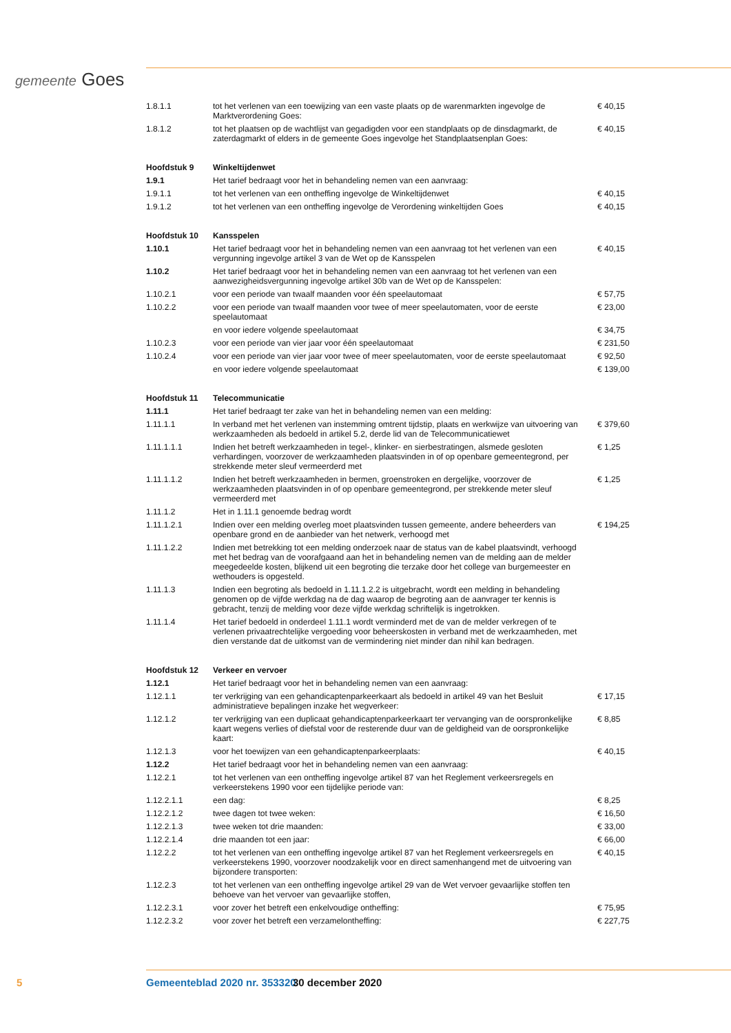gemeente Goes
| 1.8.1.1 | tot het verlenen van een toewijzing van een vaste plaats op de warenmarkten ingevolge de Marktverordening Goes: | € 40,15 |
| 1.8.1.2 | tot het plaatsen op de wachtlijst van gegadigden voor een standplaats op de dinsdagmarkt, de zaterdagmarkt of elders in de gemeente Goes ingevolge het Standplaatsenplan Goes: | € 40,15 |
| Hoofdstuk 9 | Winkeltijdenwet | |
| 1.9.1 | Het tarief bedraagt voor het in behandeling nemen van een aanvraag: | |
| 1.9.1.1 | tot het verlenen van een ontheffing ingevolge de Winkeltijdenwet | € 40,15 |
| 1.9.1.2 | tot het verlenen van een ontheffing ingevolge de Verordening winkeltijden Goes | € 40,15 |
| Hoofdstuk 10 | Kansspelen | |
| 1.10.1 | Het tarief bedraagt voor het in behandeling nemen van een aanvraag tot het verlenen van een vergunning ingevolge artikel 3 van de Wet op de Kansspelen | € 40,15 |
| 1.10.2 | Het tarief bedraagt voor het in behandeling nemen van een aanvraag tot het verlenen van een aanwezigheidsvergunning ingevolge artikel 30b van de Wet op de Kansspelen: | |
| 1.10.2.1 | voor een periode van twaalf maanden voor één speelautomaat | € 57,75 |
| 1.10.2.2 | voor een periode van twaalf maanden voor twee of meer speelautomaten, voor de eerste speelautomaat | € 23,00 |
| | en voor iedere volgende speelautomaat | € 34,75 |
| 1.10.2.3 | voor een periode van vier jaar voor één speelautomaat | € 231,50 |
| 1.10.2.4 | voor een periode van vier jaar voor twee of meer speelautomaten, voor de eerste speelautomaat | € 92,50 |
| | en voor iedere volgende speelautomaat | € 139,00 |
| Hoofdstuk 11 | Telecommunicatie | |
| 1.11.1 | Het tarief bedraagt ter zake van het in behandeling nemen van een melding: | |
| 1.11.1.1 | In verband met het verlenen van instemming omtrent tijdstip, plaats en werkwijze van uitvoering van werkzaamheden als bedoeld in artikel 5.2, derde lid van de Telecommunicatiewet | € 379,60 |
| 1.11.1.1.1 | Indien het betreft werkzaamheden in tegel-, klinker- en sierbestratingen, alsmede gesloten verhardingen, voorzover de werkzaamheden plaatsvinden in of op openbare gemeentegrond, per strekkende meter sleuf vermeerderd met | € 1,25 |
| 1.11.1.1.2 | Indien het betreft werkzaamheden in bermen, groenstroken en dergelijke, voorzover de werkzaamheden plaatsvinden in of op openbare gemeentegrond, per strekkende meter sleuf vermeerderd met | € 1,25 |
| 1.11.1.2 | Het in 1.11.1 genoemde bedrag wordt | |
| 1.11.1.2.1 | Indien over een melding overleg moet plaatsvinden tussen gemeente, andere beheerders van openbare grond en de aanbieder van het netwerk, verhoogd met | € 194,25 |
| 1.11.1.2.2 | Indien met betrekking tot een melding onderzoek naar de status van de kabel plaatsvindt, verhoogd met het bedrag van de voorafgaand aan het in behandeling nemen van de melding aan de melder meegedeelde kosten, blijkend uit een begroting die terzake door het college van burgemeester en wethouders is opgesteld. | |
| 1.11.1.3 | Indien een begroting als bedoeld in 1.11.1.2.2 is uitgebracht, wordt een melding in behandeling genomen op de vijfde werkdag na de dag waarop de begroting aan de aanvrager ter kennis is gebracht, tenzij de melding voor deze vijfde werkdag schriftelijk is ingetrokken. | |
| 1.11.1.4 | Het tarief bedoeld in onderdeel 1.11.1 wordt verminderd met de van de melder verkregen of te verlenen privaatrechtelijke vergoeding voor beheerskosten in verband met de werkzaamheden, met dien verstande dat de uitkomst van de vermindering niet minder dan nihil kan bedragen. | |
| Hoofdstuk 12 | Verkeer en vervoer | |
| 1.12.1 | Het tarief bedraagt voor het in behandeling nemen van een aanvraag: | |
| 1.12.1.1 | ter verkrijging van een gehandicaptenparkeerkaart als bedoeld in artikel 49 van het Besluit administratieve bepalingen inzake het wegverkeer: | € 17,15 |
| 1.12.1.2 | ter verkrijging van een duplicaat gehandicaptenparkeerkaart ter vervanging van de oorspronkelijke kaart wegens verlies of diefstal voor de resterende duur van de geldigheid van de oorspronkelijke kaart: | € 8,85 |
| 1.12.1.3 | voor het toewijzen van een gehandicaptenparkeerplaats: | € 40,15 |
| 1.12.2 | Het tarief bedraagt voor het in behandeling nemen van een aanvraag: | |
| 1.12.2.1 | tot het verlenen van een ontheffing ingevolge artikel 87 van het Reglement verkeersregels en verkeerstekens 1990 voor een tijdelijke periode van: | |
| 1.12.2.1.1 | een dag: | € 8,25 |
| 1.12.2.1.2 | twee dagen tot twee weken: | € 16,50 |
| 1.12.2.1.3 | twee weken tot drie maanden: | € 33,00 |
| 1.12.2.1.4 | drie maanden tot een jaar: | € 66,00 |
| 1.12.2.2 | tot het verlenen van een ontheffing ingevolge artikel 87 van het Reglement verkeersregels en verkeerstekens 1990, voorzover noodzakelijk voor en direct samenhangend met de uitvoering van bijzondere transporten: | € 40,15 |
| 1.12.2.3 | tot het verlenen van een ontheffing ingevolge artikel 29 van de Wet vervoer gevaarlijke stoffen ten behoeve van het vervoer van gevaarlijke stoffen, | |
| 1.12.2.3.1 | voor zover het betreft een enkelvoudige ontheffing: | € 75,95 |
| 1.12.2.3.2 | voor zover het betreft een verzamelontheffing: | € 227,75 |
5 Gemeenteblad 2020 nr. 353320 30 december 2020